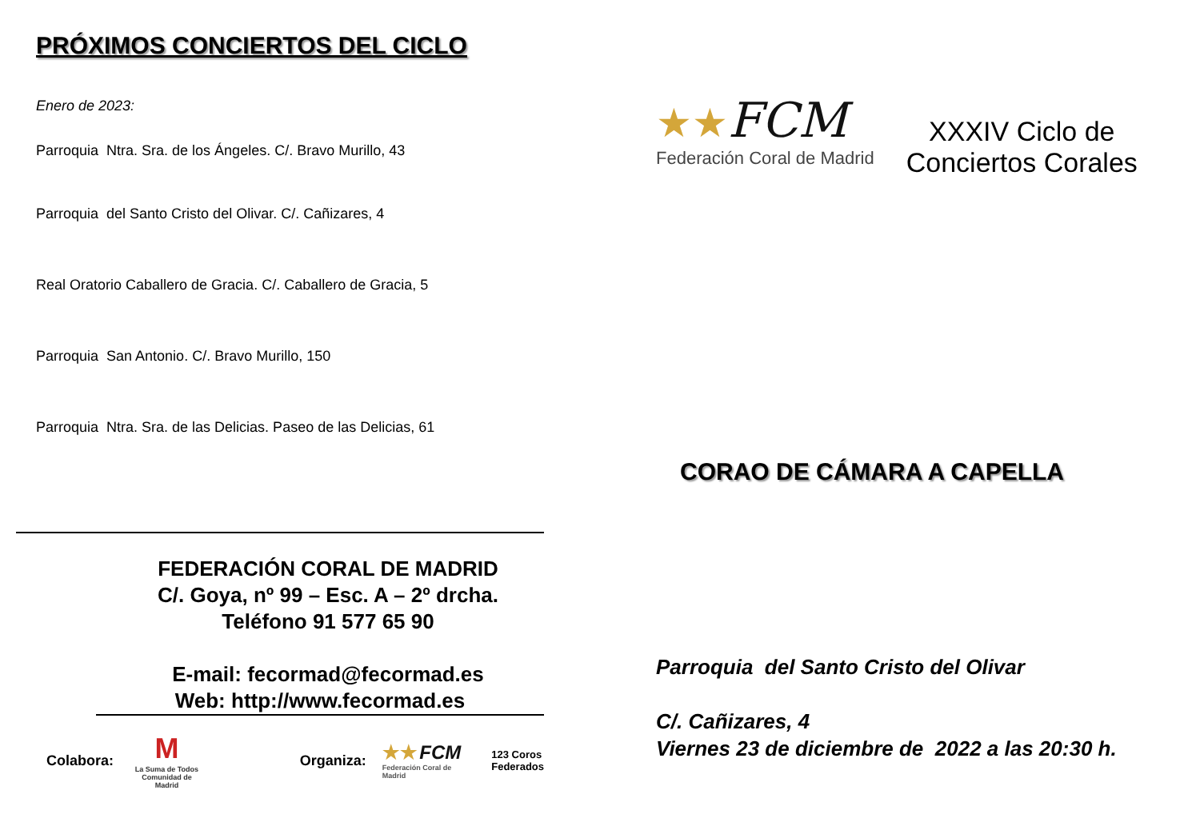PRÓXIMOS CONCIERTOS DEL CICLO
Enero de 2023:
Parroquia Ntra. Sra. de los Ángeles. C/. Bravo Murillo, 43
Parroquia del Santo Cristo del Olivar. C/. Cañizares, 4
Real Oratorio Caballero de Gracia. C/. Caballero de Gracia, 5
Parroquia San Antonio. C/. Bravo Murillo, 150
Parroquia Ntra. Sra. de las Delicias. Paseo de las Delicias, 61
FEDERACIÓN CORAL DE MADRID
C/. Goya, nº 99 – Esc. A – 2º drcha.
Teléfono 91 577 65 90
E-mail: fecormad@fecormad.es
Web: http://www.fecormad.es
Colabora: M
La Suma de Todos
Comunidad de Madrid Organiza: ★★ FCM
Federación Coral de Madrid 123 Coros
Federados
★★FCM
Federación Coral de Madrid
XXXIV Ciclo de
Conciertos Corales
CORAO DE CÁMARA A CAPELLA
Parroquia del Santo Cristo del Olivar
C/. Cañizares, 4
Viernes 23 de diciembre de 2022 a las 20:30 h.